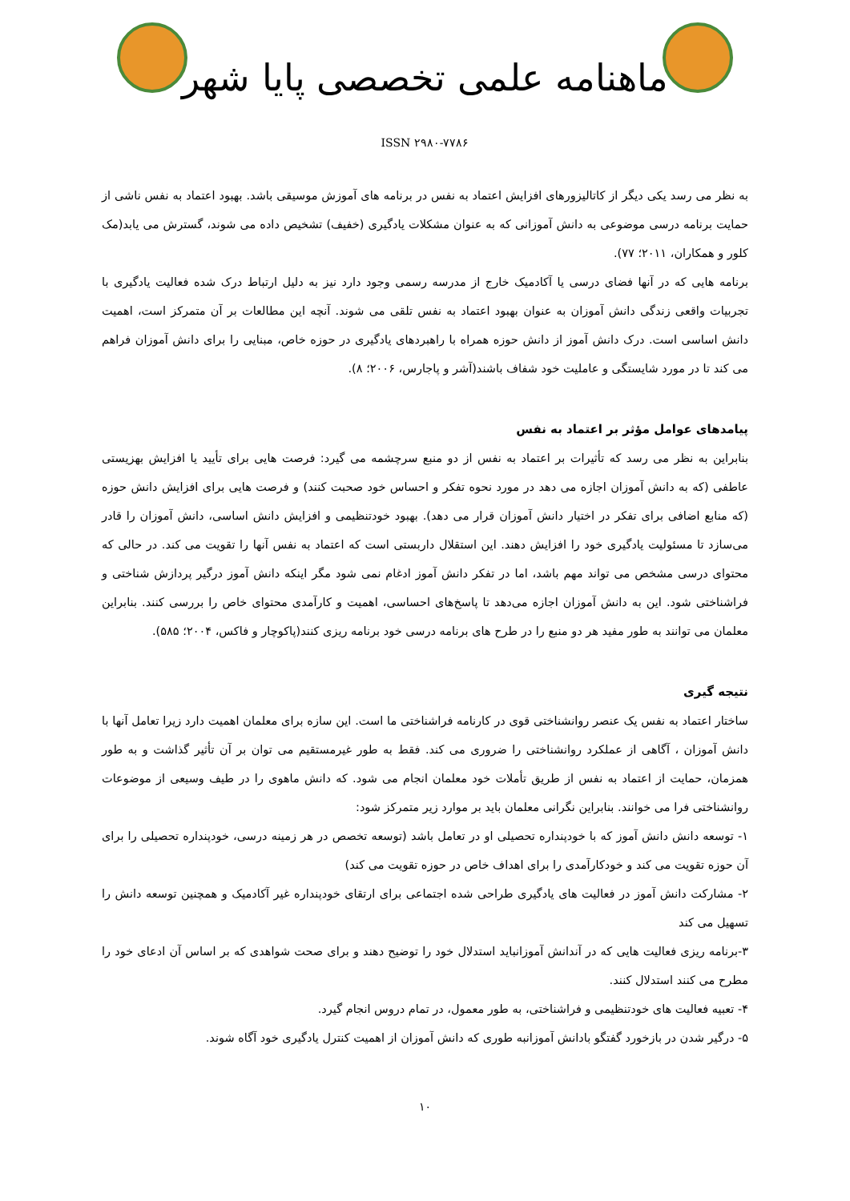ماهنامه علمی تخصصی پایا شهر
ISSN ۲۹۸۰-۷۷۸۶
به نظر می رسد یکی دیگر از کاتالیزورهای افزایش اعتماد به نفس در برنامه های آموزش موسیقی باشد. بهبود اعتماد به نفس ناشی از حمایت برنامه درسی موضوعی به دانش آموزانی که به عنوان مشکلات یادگیری (خفیف) تشخیص داده می شوند، گسترش می یابد(مک کلور و همکاران، ۲۰۱۱؛ ۷۷).
برنامه هایی که در آنها فضای درسی یا آکادمیک خارج از مدرسه رسمی وجود دارد نیز به دلیل ارتباط درک شده فعالیت یادگیری با تجربیات واقعی زندگی دانش آموزان به عنوان بهبود اعتماد به نفس تلقی می شوند. آنچه این مطالعات بر آن متمرکز است، اهمیت دانش اساسی است. درک دانش آموز از دانش حوزه همراه با راهبردهای یادگیری در حوزه خاص، مبنایی را برای دانش آموزان فراهم می کند تا در مورد شایستگی و عاملیت خود شفاف باشند(آشر و پاجارس، ۲۰۰۶؛ ۸).
پیامدهای عوامل مؤثر بر اعتماد به نفس
بنابراین به نظر می رسد که تأثیرات بر اعتماد به نفس از دو منبع سرچشمه می گیرد: فرصت هایی برای تأیید یا افزایش بهزیستی عاطفی (که به دانش آموزان اجازه می دهد در مورد نحوه تفکر و احساس خود صحبت کنند) و فرصت هایی برای افزایش دانش حوزه (که منابع اضافی برای تفکر در اختیار دانش آموزان قرار می دهد). بهبود خودتنظیمی و افزایش دانش اساسی، دانش آموزان را قادر می‌سازد تا مسئولیت یادگیری خود را افزایش دهند. این استقلال داربستی است که اعتماد به نفس آنها را تقویت می کند. در حالی که محتوای درسی مشخص می تواند مهم باشد، اما در تفکر دانش آموز ادغام نمی شود مگر اینکه دانش آموز درگیر پردازش شناختی و فراشناختی شود. این به دانش آموزان اجازه می‌دهد تا پاسخ‌های احساسی، اهمیت و کارآمدی محتوای خاص را بررسی کنند. بنابراین معلمان می توانند به طور مفید هر دو منبع را در طرح های برنامه درسی خود برنامه ریزی کنند(پاکوچار و فاکس، ۲۰۰۴؛ ۵۸۵).
نتیجه گیری
ساختار اعتماد به نفس یک عنصر روانشناختی قوی در کارنامه فراشناختی ما است. این سازه برای معلمان اهمیت دارد زیرا تعامل آنها با دانش آموزان ، آگاهی از عملکرد روانشناختی را ضروری می کند. فقط به طور غیرمستقیم می توان بر آن تأثیر گذاشت و به طور همزمان، حمایت از اعتماد به نفس از طریق تأملات خود معلمان انجام می شود. که دانش ماهوی را در طیف وسیعی از موضوعات روانشناختی فرا می خوانند. بنابراین نگرانی معلمان باید بر موارد زیر متمرکز شود:
۱- توسعه دانش دانش آموز که با خودپنداره تحصیلی او در تعامل باشد (توسعه تخصص در هر زمینه درسی، خودپنداره تحصیلی را برای آن حوزه تقویت می کند و خودکارآمدی را برای اهداف خاص در حوزه تقویت می کند)
۲- مشارکت دانش آموز در فعالیت های یادگیری طراحی شده اجتماعی برای ارتقای خودپنداره غیر آکادمیک و همچنین توسعه دانش را تسهیل می کند
۳-برنامه ریزی فعالیت هایی که در آندانش آموزانباید استدلال خود را توضیح دهند و برای صحت شواهدی که بر اساس آن ادعای خود را مطرح می کنند استدلال کنند.
۴- تعبیه فعالیت های خودتنظیمی و فراشناختی، به طور معمول، در تمام دروس انجام گیرد.
۵- درگیر شدن در بازخورد گفتگو بادانش آموزانبه طوری که دانش آموزان از اهمیت کنترل یادگیری خود آگاه شوند.
۱۰